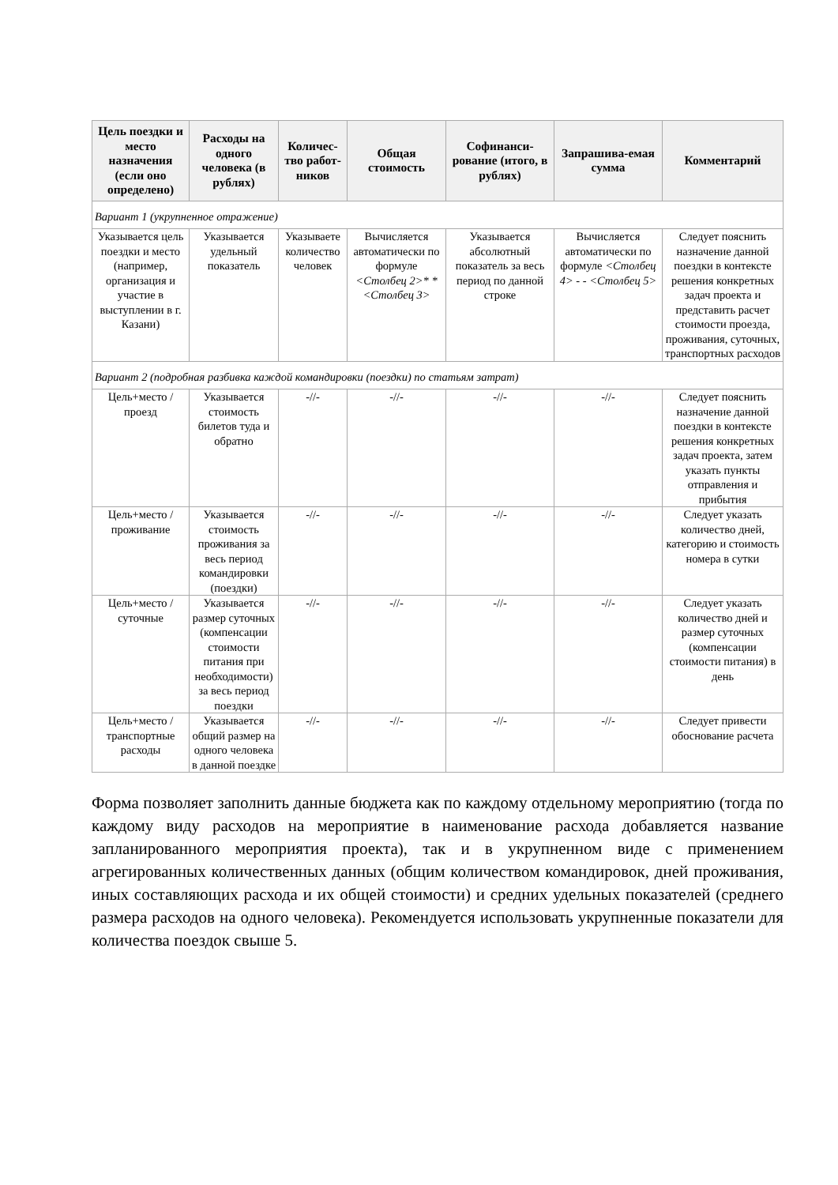| Цель поездки и место назначения (если оно определено) | Расходы на одного человека (в рублях) | Количес-тво работ-ников | Общая стоимость | Софинанси-рование (итого, в рублях) | Запрашива-емая сумма | Комментарий |
| --- | --- | --- | --- | --- | --- | --- |
| Вариант 1 (укрупненное отражение) | | | | | | |
| Указывается цель поездки и место (например, организация и участие в выступлении в г. Казани) | Указывается удельный показатель | Указываете количество человек | Вычисляется автоматически по формуле <Столбец 2>* *<Столбец 3> | Указывается абсолютный показатель за весь период по данной строке | Вычисляется автоматически по формуле <Столбец 4> - - <Столбец 5> | Следует пояснить назначение данной поездки в контексте решения конкретных задач проекта и представить расчет стоимости проезда, проживания, суточных, транспортных расходов |
| Вариант 2 (подробная разбивка каждой командировки (поездки) по статьям затрат) | | | | | | |
| Цель+место /проезд | Указывается стоимость билетов туда и обратно | -//- | -//- | -//- | -//- | Следует пояснить назначение данной поездки в контексте решения конкретных задач проекта, затем указать пункты отправления и прибытия |
| Цель+место /проживание | Указывается стоимость проживания за весь период командировки (поездки) | -//- | -//- | -//- | -//- | Следует указать количество дней, категорию и стоимость номера в сутки |
| Цель+место /суточные | Указывается размер суточных (компенсации стоимости питания при необходимости) за весь период поездки | -//- | -//- | -//- | -//- | Следует указать количество дней и размер суточных (компенсации стоимости питания) в день |
| Цель+место /транспортные расходы | Указывается общий размер на одного человека в данной поездке | -//- | -//- | -//- | -//- | Следует привести обоснование расчета |
Форма позволяет заполнить данные бюджета как по каждому отдельному мероприятию (тогда по каждому виду расходов на мероприятие в наименование расхода добавляется название запланированного мероприятия проекта), так и в укрупненном виде с применением агрегированных количественных данных (общим количеством командировок, дней проживания, иных составляющих расхода и их общей стоимости) и средних удельных показателей (среднего размера расходов на одного человека). Рекомендуется использовать укрупненные показатели для количества поездок свыше 5.